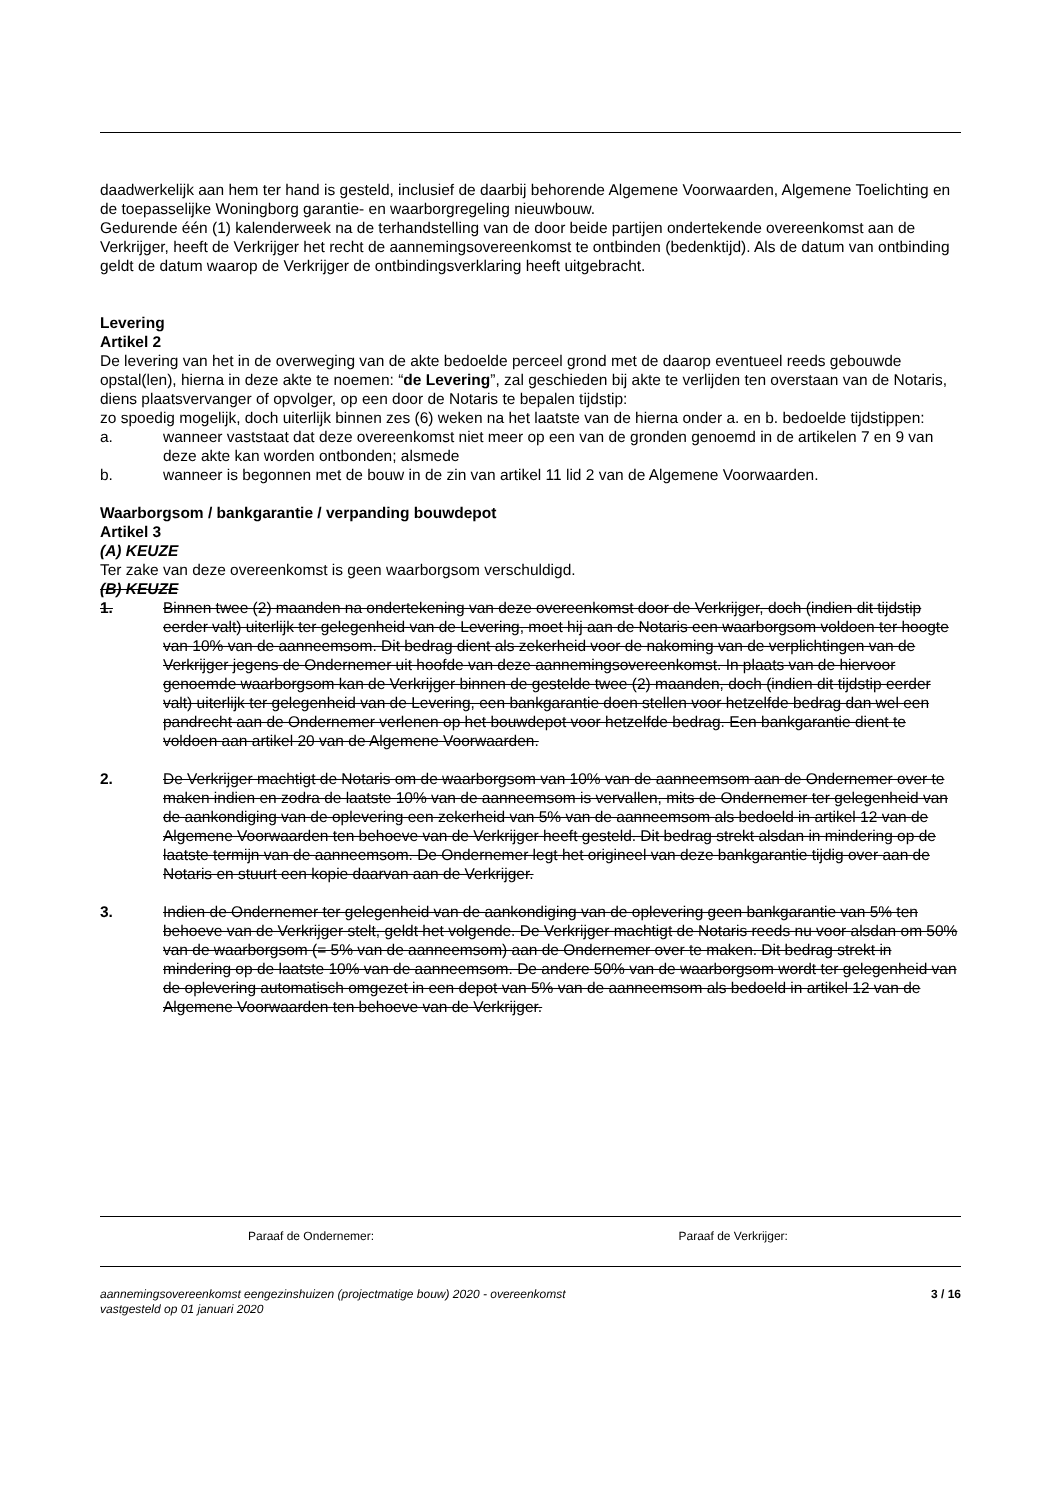daadwerkelijk aan hem ter hand is gesteld, inclusief de daarbij behorende Algemene Voorwaarden, Algemene Toelichting en de toepasselijke Woningborg garantie- en waarborgregeling nieuwbouw.
Gedurende één (1) kalenderweek na de terhandstelling van de door beide partijen ondertekende overeenkomst aan de Verkrijger, heeft de Verkrijger het recht de aannemingsovereenkomst te ontbinden (bedenktijd). Als de datum van ontbinding geldt de datum waarop de Verkrijger de ontbindingsverklaring heeft uitgebracht.
Levering
Artikel 2
De levering van het in de overweging van de akte bedoelde perceel grond met de daarop eventueel reeds gebouwde opstal(len), hierna in deze akte te noemen: “de Levering”, zal geschieden bij akte te verlijden ten overstaan van de Notaris, diens plaatsvervanger of opvolger, op een door de Notaris te bepalen tijdstip:
zo spoedig mogelijk, doch uiterlijk binnen zes (6) weken na het laatste van de hierna onder a. en b. bedoelde tijdstippen:
a. wanneer vaststaat dat deze overeenkomst niet meer op een van de gronden genoemd in de artikelen 7 en 9 van deze akte kan worden ontbonden; alsmede
b. wanneer is begonnen met de bouw in de zin van artikel 11 lid 2 van de Algemene Voorwaarden.
Waarborgsom / bankgarantie / verpanding bouwdepot
Artikel 3
(A) KEUZE
Ter zake van deze overeenkomst is geen waarborgsom verschuldigd.
(B) KEUZE
1. Binnen twee (2) maanden na ondertekening van deze overeenkomst door de Verkrijger, doch (indien dit tijdstip eerder valt) uiterlijk ter gelegenheid van de Levering, moet hij aan de Notaris een waarborgsom voldoen ter hoogte van 10% van de aanneemsom. Dit bedrag dient als zekerheid voor de nakoming van de verplichtingen van de Verkrijger jegens de Ondernemer uit hoofde van deze aannemingsovereenkomst. In plaats van de hiervoor genoemde waarborgsom kan de Verkrijger binnen de gestelde twee (2) maanden, doch (indien dit tijdstip eerder valt) uiterlijk ter gelegenheid van de Levering, een bankgarantie doen stellen voor hetzelfde bedrag dan wel een pandrecht aan de Ondernemer verlenen op het bouwdepot voor hetzelfde bedrag. Een bankgarantie dient te voldoen aan artikel 20 van de Algemene Voorwaarden.
2. De Verkrijger machtigt de Notaris om de waarborgsom van 10% van de aanneemsom aan de Ondernemer over te maken indien en zodra de laatste 10% van de aanneemsom is vervallen, mits de Ondernemer ter gelegenheid van de aankondiging van de oplevering een zekerheid van 5% van de aanneemsom als bedoeld in artikel 12 van de Algemene Voorwaarden ten behoeve van de Verkrijger heeft gesteld. Dit bedrag strekt alsdan in mindering op de laatste termijn van de aanneemsom. De Ondernemer legt het origineel van deze bankgarantie tijdig over aan de Notaris en stuurt een kopie daarvan aan de Verkrijger.
3. Indien de Ondernemer ter gelegenheid van de aankondiging van de oplevering geen bankgarantie van 5% ten behoeve van de Verkrijger stelt, geldt het volgende. De Verkrijger machtigt de Notaris reeds nu voor alsdan om 50% van de waarborgsom (= 5% van de aanneemsom) aan de Ondernemer over te maken. Dit bedrag strekt in mindering op de laatste 10% van de aanneemsom. De andere 50% van de waarborgsom wordt ter gelegenheid van de oplevering automatisch omgezet in een depot van 5% van de aanneemsom als bedoeld in artikel 12 van de Algemene Voorwaarden ten behoeve van de Verkrijger.
Paraaf de Ondernemer: Paraaf de Verkrijger:
aannemingsovereenkomst eengezinshuizen (projectmatige bouw) 2020 - overeenkomst
vastgesteld op 01 januari 2020 3 / 16